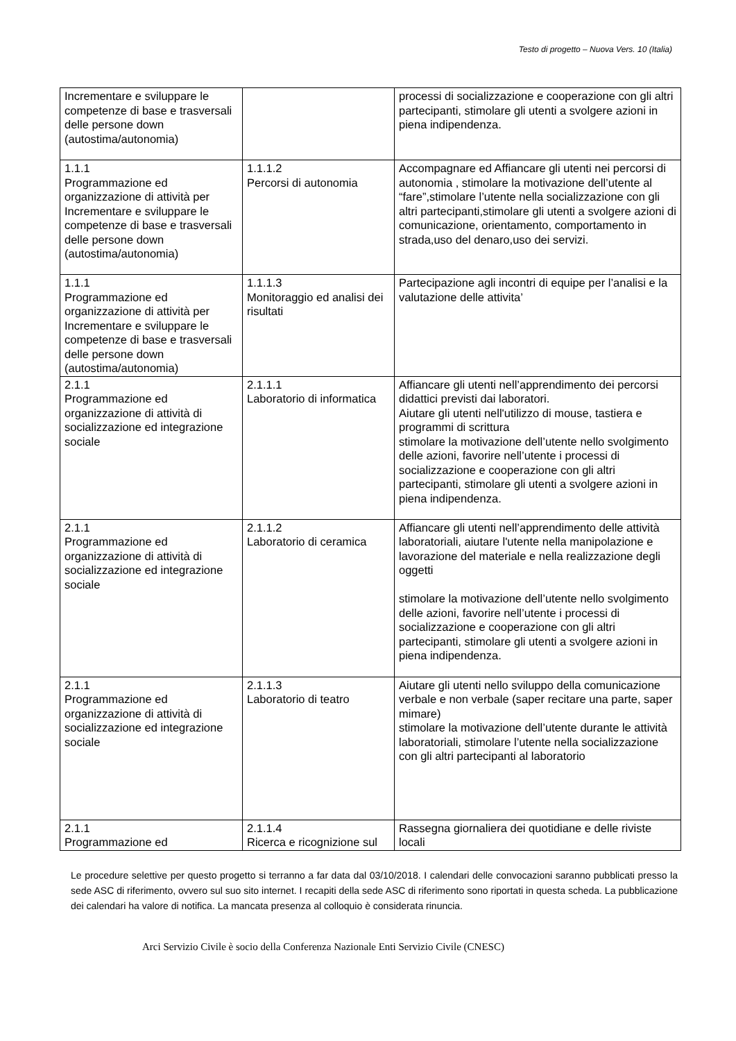Testo di progetto – Nuova Vers. 10 (Italia)
| Incrementare e sviluppare le competenze di base e trasversali delle persone down (autostima/autonomia) | | processi di socializzazione e cooperazione con gli altri partecipanti, stimolare gli utenti a svolgere azioni in piena indipendenza. |
| 1.1.1 Programmazione ed organizzazione di attività per Incrementare e sviluppare le competenze di base e trasversali delle persone down (autostima/autonomia) | 1.1.1.2 Percorsi di autonomia | Accompagnare ed Affiancare gli utenti nei percorsi di autonomia , stimolare la motivazione dell’utente al “fare”,stimolare l’utente nella socializzazione con gli altri partecipanti,stimolare gli utenti a svolgere azioni di comunicazione, orientamento, comportamento in strada,uso del denaro,uso dei servizi. |
| 1.1.1 Programmazione ed organizzazione di attività per Incrementare e sviluppare le competenze di base e trasversali delle persone down (autostima/autonomia) | 1.1.1.3 Monitoraggio ed analisi dei risultati | Partecipazione agli incontri di equipe per l’analisi e la valutazione delle attivita’ |
| 2.1.1 Programmazione ed organizzazione di attività di socializzazione ed integrazione sociale | 2.1.1.1 Laboratorio di informatica | Affiancare gli utenti nell’apprendimento dei percorsi didattici previsti dai laboratori. Aiutare gli utenti nell'utilizzo di mouse, tastiera e programmi di scrittura stimolare la motivazione dell’utente nello svolgimento delle azioni, favorire nell’utente i processi di socializzazione e cooperazione con gli altri partecipanti, stimolare gli utenti a svolgere azioni in piena indipendenza. |
| 2.1.1 Programmazione ed organizzazione di attività di socializzazione ed integrazione sociale | 2.1.1.2 Laboratorio di ceramica | Affiancare gli utenti nell’apprendimento delle attività laboratoriali, aiutare l'utente nella manipolazione e lavorazione del materiale e nella realizzazione degli oggetti stimolare la motivazione dell’utente nello svolgimento delle azioni, favorire nell’utente i processi di socializzazione e cooperazione con gli altri partecipanti, stimolare gli utenti a svolgere azioni in piena indipendenza. |
| 2.1.1 Programmazione ed organizzazione di attività di socializzazione ed integrazione sociale | 2.1.1.3 Laboratorio di teatro | Aiutare gli utenti nello sviluppo della comunicazione verbale e non verbale (saper recitare una parte, saper mimare) stimolare la motivazione dell’utente durante le attività laboratoriali, stimolare l’utente nella socializzazione con gli altri partecipanti al laboratorio |
| 2.1.1 Programmazione ed | 2.1.1.4 Ricerca e ricognizione sul | Rassegna giornaliera dei quotidiane e delle riviste locali |
Le procedure selettive per questo progetto si terranno a far data dal 03/10/2018. I calendari delle convocazioni saranno pubblicati presso la sede ASC di riferimento, ovvero sul suo sito internet. I recapiti della sede ASC di riferimento sono riportati in questa scheda. La pubblicazione dei calendari ha valore di notifica. La mancata presenza al colloquio è considerata rinuncia.
Arci Servizio Civile è socio della Conferenza Nazionale Enti Servizio Civile (CNESC)